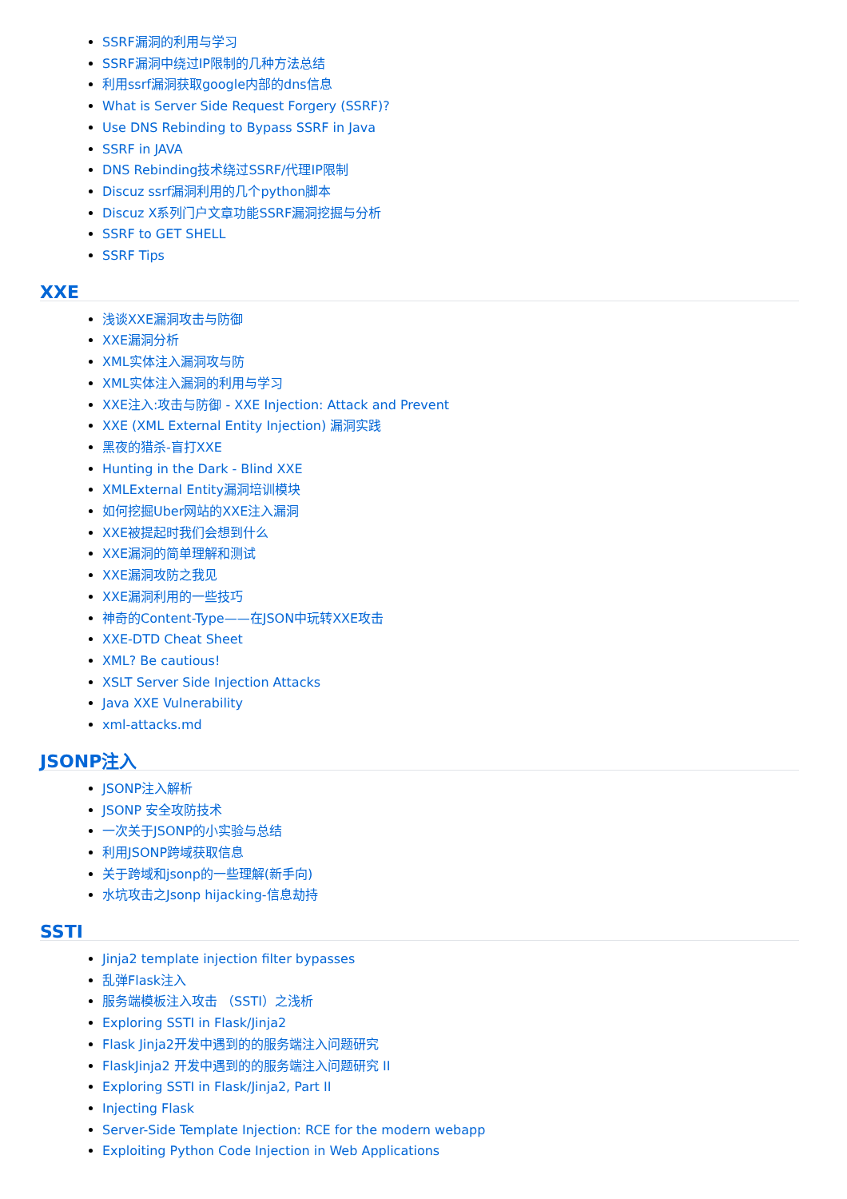SSRF漏洞的利用与学习
SSRF漏洞中绕过IP限制的几种方法总结
利用ssrf漏洞获取google内部的dns信息
What is Server Side Request Forgery (SSRF)?
Use DNS Rebinding to Bypass SSRF in Java
SSRF in JAVA
DNS Rebinding技术绕过SSRF/代理IP限制
Discuz ssrf漏洞利用的几个python脚本
Discuz X系列门户文章功能SSRF漏洞挖掘与分析
SSRF to GET SHELL
SSRF Tips
XXE
浅谈XXE漏洞攻击与防御
XXE漏洞分析
XML实体注入漏洞攻与防
XML实体注入漏洞的利用与学习
XXE注入:攻击与防御 - XXE Injection: Attack and Prevent
XXE (XML External Entity Injection) 漏洞实践
黑夜的猎杀-盲打XXE
Hunting in the Dark - Blind XXE
XMLExternal Entity漏洞培训模块
如何挖掘Uber网站的XXE注入漏洞
XXE被提起时我们会想到什么
XXE漏洞的简单理解和测试
XXE漏洞攻防之我见
XXE漏洞利用的一些技巧
神奇的Content-Type——在JSON中玩转XXE攻击
XXE-DTD Cheat Sheet
XML? Be cautious!
XSLT Server Side Injection Attacks
Java XXE Vulnerability
xml-attacks.md
JSONP注入
JSONP注入解析
JSONP 安全攻防技术
一次关于JSONP的小实验与总结
利用JSONP跨域获取信息
关于跨域和jsonp的一些理解(新手向)
水坑攻击之Jsonp hijacking-信息劫持
SSTI
Jinja2 template injection filter bypasses
乱弹Flask注入
服务端模板注入攻击 （SSTI）之浅析
Exploring SSTI in Flask/Jinja2
Flask Jinja2开发中遇到的的服务端注入问题研究
FlaskJinja2 开发中遇到的的服务端注入问题研究 II
Exploring SSTI in Flask/Jinja2, Part II
Injecting Flask
Server-Side Template Injection: RCE for the modern webapp
Exploiting Python Code Injection in Web Applications